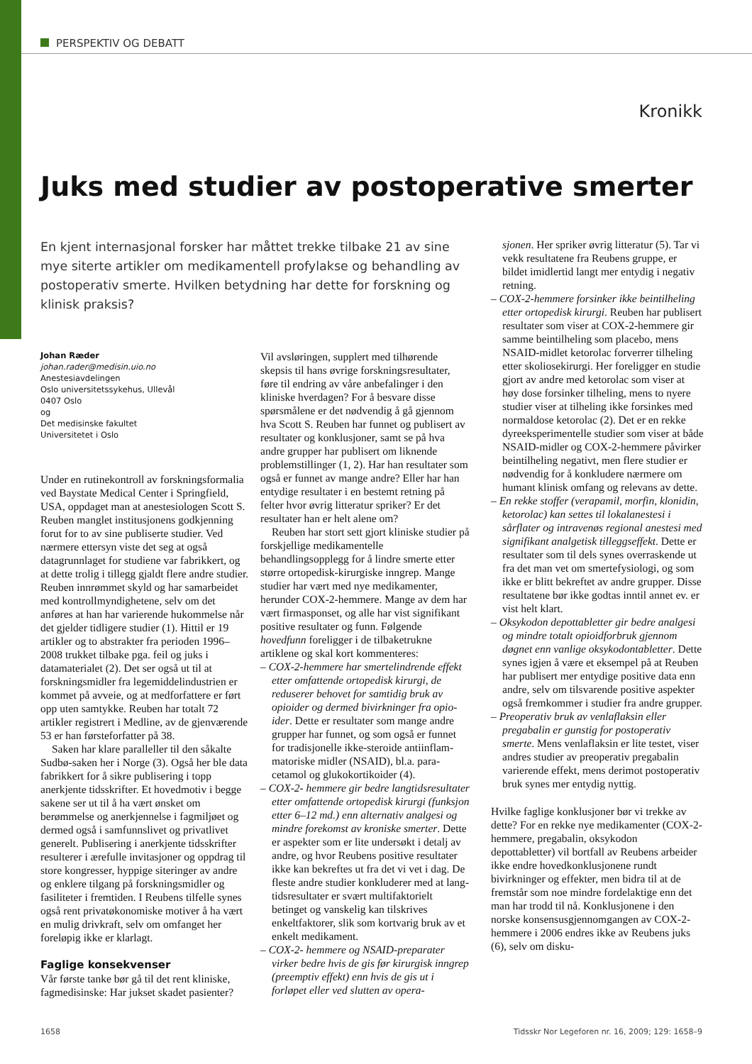PERSPEKTIV OG DEBATT
Kronikk
Juks med studier av postoperative smerter
En kjent internasjonal forsker har måttet trekke tilbake 21 av sine mye siterte artikler om medikamentell profylakse og behandling av post­operativ smerte. Hvilken betydning har dette for forskning og klinisk praksis?
Johan Ræder
johan.rader@medisin.uio.no
Anestesiavdelingen
Oslo universitetssykehus, Ullevål
0407 Oslo
og
Det medisinske fakultet
Universitetet i Oslo
Under en rutinekontroll av forsknings­formalia ved Baystate Medical Center i Springfield, USA, oppdaget man at ane­stesiologen Scott S. Reuben manglet insti­tusjonens godkjenning forut for to av sine publiserte studier. Ved nærmere ettersyn viste det seg at også datagrunnlaget for studiene var fabrikkert, og at dette trolig i tillegg gjaldt flere andre studier. Reuben innrømmet skyld og har samarbeidet med kontrollmyndighetene, selv om det anføres at han har varierende hukommelse når det gjelder tidligere studier (1). Hittil er 19 artikler og to abstrakter fra perioden 1996–2008 trukket tilbake pga. feil og juks i datamaterialet (2). Det ser også ut til at forskningsmidler fra legemiddelindustrien er kommet på avveie, og at medforfattere er ført opp uten samtykke. Reuben har totalt 72 artikler registrert i Medline, av de gjen­værende 53 er han førsteforfatter på 38.
Saken har klare paralleller til den såkalte Sudbø-saken her i Norge (3). Også her ble data fabrikkert for å sikre publisering i topp anerkjente tidsskrifter. Et hovedmotiv i begge sakene ser ut til å ha vært ønsket om berømmelse og anerkjennelse i fagmiljøet og dermed også i samfunnslivet og privat­livet generelt. Publisering i anerkjente tids­skrifter resulterer i ærefulle invitasjoner og oppdrag til store kongresser, hyppige siteringer av andre og enklere tilgang på forskningsmidler og fasiliteter i fremtiden. I Reubens tilfelle synes også rent privatøko­nomiske motiver å ha vært en mulig driv­kraft, selv om omfanget her foreløpig ikke er klarlagt.
Faglige konsekvenser
Vår første tanke bør gå til det rent kliniske, fagmedisinske: Har jukset skadet pasienter?
Vil avsløringen, supplert med tilhørende skepsis til hans øvrige forskningsresultater, føre til endring av våre anbefalinger i den kliniske hverdagen? For å besvare disse spørsmålene er det nødvendig å gå gjennom hva Scott S. Reuben har funnet og publisert av resultater og konklusjoner, samt se på hva andre grupper har publisert om lik­nende problemstillinger (1, 2). Har han resultater som også er funnet av mange andre? Eller har han entydige resultater i en bestemt retning på felter hvor øvrig litteratur spriker? Er det resultater han er helt alene om?
Reuben har stort sett gjort kliniske studier på forskjellige medikamentelle behandlingsopplegg for å lindre smerte etter større ortopedisk-kirurgiske inngrep. Mange studier har vært med nye medika­menter, herunder COX-2-hemmere. Mange av dem har vært firmasponset, og alle har vist signifikant positive resultater og funn. Følgende hovedfunn foreligger i de tilbake­trukne artiklene og skal kort kommenteres:
– COX-2-hemmere har smertelindrende effekt etter omfattende ortopedisk kirurgi, de reduserer behovet for samtidig bruk av opioider og dermed bivirkninger fra opio­ider. Dette er resultater som mange andre grupper har funnet, og som også er funnet for tradisjonelle ikke-steroide antiinflam­matoriske midler (NSAID), bl.a. para­cetamol og glukokortikoider (4).
– COX-2- hemmere gir bedre langtids­resultater etter omfattende ortopedisk kirurgi (funksjon etter 6–12 md.) enn alternativ analgesi og mindre forekomst av kroniske smerter. Dette er aspekter som er lite undersøkt i detalj av andre, og hvor Reubens positive resultater ikke kan bekreftes ut fra det vi vet i dag. De fleste andre studier konkluderer med at lang­tidsresultater er svært multifaktorielt betinget og vanskelig kan tilskrives enkeltfaktorer, slik som kortvarig bruk av et enkelt medikament.
– COX-2- hemmere og NSAID-preparater virker bedre hvis de gis før kirurgisk inngrep (preemptiv effekt) enn hvis de gis ut i forløpet eller ved slutten av opera-
sjonen. Her spriker øvrig litteratur (5). Tar vi vekk resultatene fra Reubens gruppe, er bildet imidlertid langt mer entydig i negativ retning.
– COX-2-hemmere forsinker ikke beintil­heling etter ortopedisk kirurgi. Reuben har publisert resultater som viser at COX-2-hemmere gir samme beintilheling som placebo, mens NSAID-midlet ketorolac forverrer tilheling etter skoliosekirurgi. Her foreligger en studie gjort av andre med ketorolac som viser at høy dose for­sinker tilheling, mens to nyere studier viser at tilheling ikke forsinkes med nor­maldose ketorolac (2). Det er en rekke dyreeksperimentelle studier som viser at både NSAID-midler og COX-2-hemmere påvirker beintilheling negativt, men flere studier er nødvendig for å konkludere nærmere om humant klinisk omfang og relevans av dette.
– En rekke stoffer (verapamil, morfin, klonidin, ketorolac) kan settes til lokal­anestesi i sårflater og intravenøs regional anestesi med signifikant analgetisk til­leggseffekt. Dette er resultater som til dels synes overraskende ut fra det man vet om smertefysiologi, og som ikke er blitt be­kreftet av andre grupper. Disse resulta­tene bør ikke godtas inntil annet ev. er vist helt klart.
– Oksykodon depottabletter gir bedre analgesi og mindre totalt opioidforbruk gjennom døgnet enn vanlige oksykodon­tabletter. Dette synes igjen å være et eksempel på at Reuben har publisert mer entydige positive data enn andre, selv om tilsvarende positive aspekter også frem­kommer i studier fra andre grupper.
– Preoperativ bruk av venlaflaksin eller pregabalin er gunstig for postoperativ smerte. Mens venlaflaksin er lite testet, viser andres studier av preoperativ prega­balin varierende effekt, mens derimot postoperativ bruk synes mer entydig nyttig.
Hvilke faglige konklusjoner bør vi trekke av dette? For en rekke nye medikamenter (COX-2-hemmere, pregabalin, oksykodon depottabletter) vil bortfall av Reubens arbeider ikke endre hovedkonklusjonene rundt bivirkninger og effekter, men bidra til at de fremstår som noe mindre fordelak­tige enn det man har trodd til nå. Konklu­sjonene i den norske konsensusgjennom­gangen av COX-2-hemmere i 2006 endres ikke av Reubens juks (6), selv om disku-
1658 Tidsskr Nor Legeforen nr. 16, 2009; 129: 1658–9